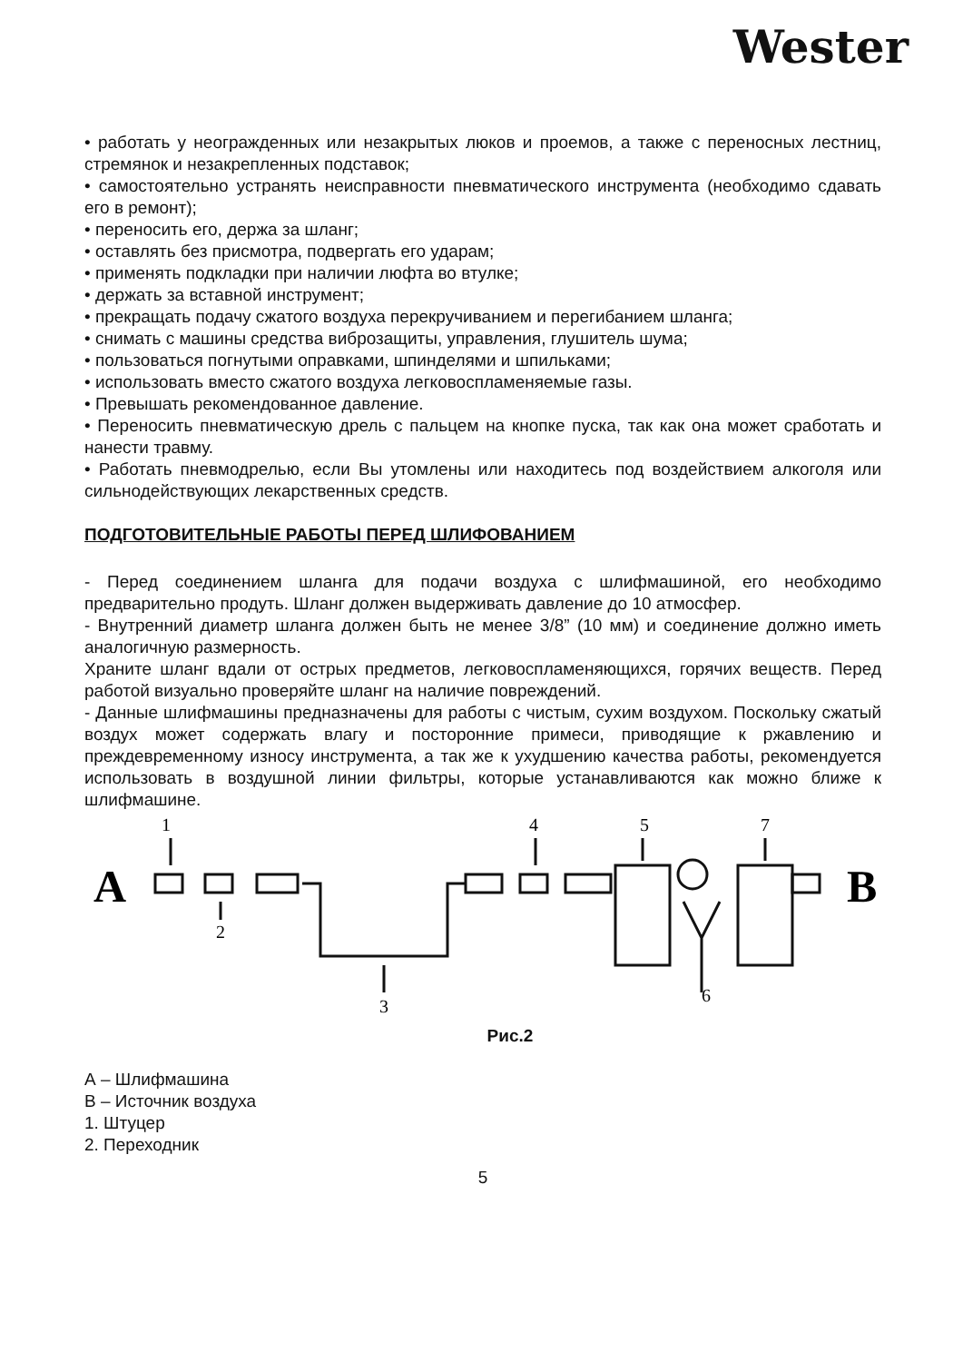Wester
• работать у неогражденных или незакрытых люков и проемов, а также с переносных лестниц, стремянок и незакрепленных подставок;
• самостоятельно устранять неисправности пневматического инструмента (необходимо сдавать его в ремонт);
• переносить его, держа за шланг;
• оставлять без присмотра, подвергать его ударам;
• применять подкладки при наличии люфта во втулке;
• держать за вставной инструмент;
• прекращать подачу сжатого воздуха перекручиванием и перегибанием шланга;
• снимать с машины средства виброзащиты, управления, глушитель шума;
• пользоваться погнутыми оправками, шпинделями и шпильками;
• использовать вместо сжатого воздуха легковоспламеняемые газы.
• Превышать рекомендованное давление.
• Переносить пневматическую дрель с пальцем на кнопке пуска, так как она может сработать и нанести травму.
• Работать пневмодрелью, если Вы утомлены или находитесь под воздействием алкоголя или сильнодействующих лекарственных средств.
ПОДГОТОВИТЕЛЬНЫЕ РАБОТЫ ПЕРЕД ШЛИФОВАНИЕМ
- Перед соединением шланга для подачи воздуха с шлифмашиной, его необходимо предварительно продуть. Шланг должен выдерживать давление до 10 атмосфер.
- Внутренний диаметр шланга должен быть не менее 3/8” (10 мм) и соединение должно иметь аналогичную размерность.
Храните шланг вдали от острых предметов, легковоспламеняющихся, горячих веществ. Перед работой визуально проверяйте шланг на наличие повреждений.
- Данные шлифмашины предназначены для работы с чистым, сухим воздухом. Поскольку сжатый воздух может содержать влагу и посторонние примеси, приводящие к ржавлению и преждевременному износу инструмента, а так же к ухудшению качества работы, рекомендуется использовать в воздушной линии фильтры, которые устанавливаются как можно ближе к шлифмашине.
1
2
3
4
5
6
7
A
B
Рис.2
А – Шлифмашина
В – Источник воздуха
1. Штуцер
2. Переходник
5